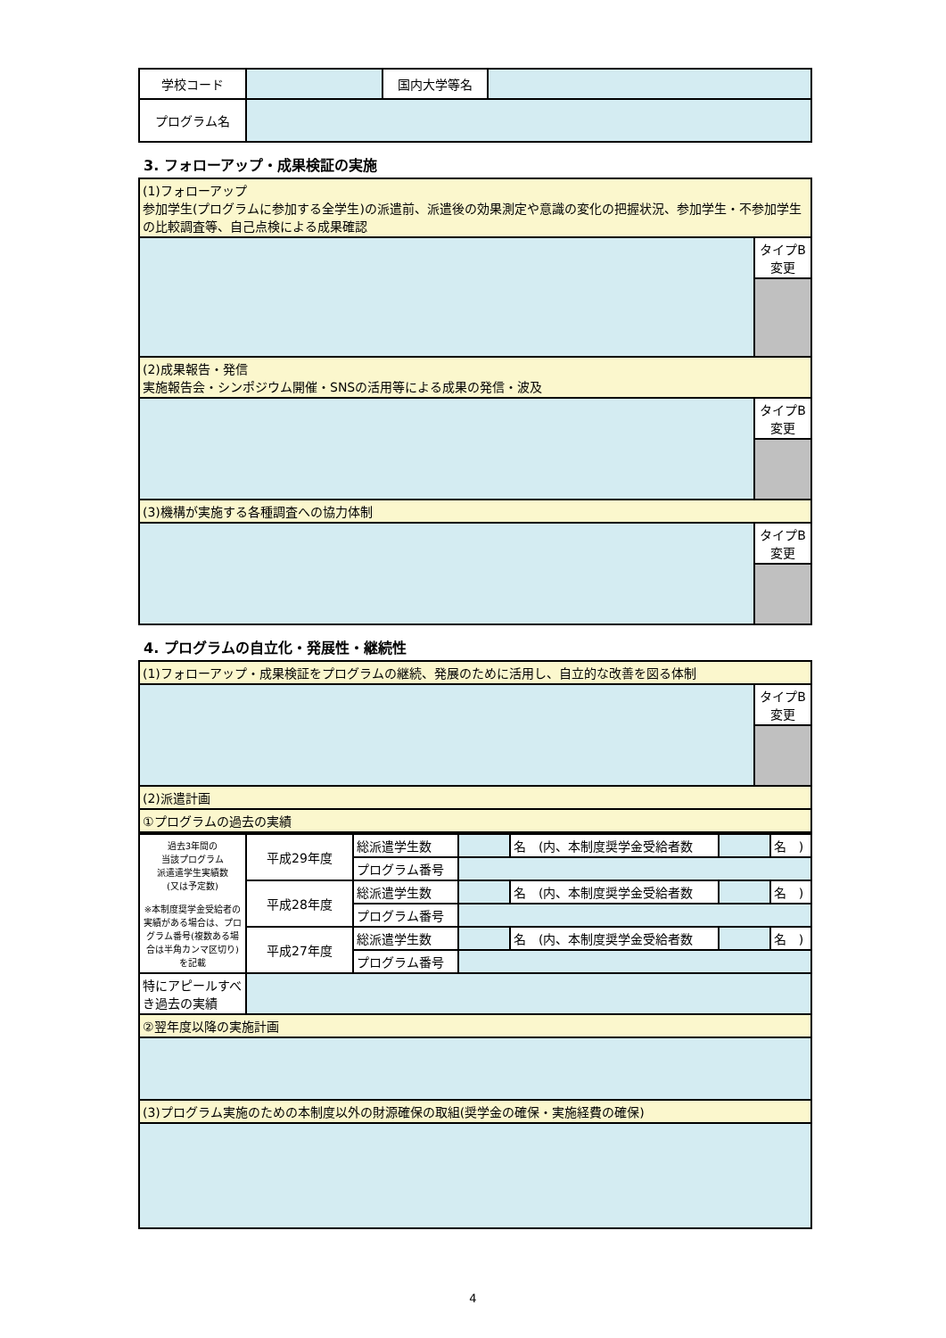| 学校コード | | 国内大学等名 | |
| プログラム名 | | | |
3. フォローアップ・成果検証の実施
| (1)フォローアップ 参加学生(プログラムに参加する全学生)の派遣前、派遣後の効果測定や意識の変化の把握状況、参加学生・不参加学生の比較調査等、自己点検による成果確認 | |
| | タイプB 変更 |
| (2)成果報告・発信 実施報告会・シンポジウム開催・SNSの活用等による成果の発信・波及 | |
| | タイプB 変更 |
| (3)機構が実施する各種調査への協力体制 | |
| | タイプB 変更 |
4. プログラムの自立化・発展性・継続性
| (1)フォローアップ・成果検証をプログラムの継続、発展のために活用し、自立的な改善を図る体制 | |
| | タイプB 変更 |
| (2)派遣計画 | |
| ①プログラムの過去の実績 | |
| 過去3年間の 当該プログラム 派遣遣学生実績数 (又は予定数) ※本制度奨学金受給者の実績がある場合は、プログラム番号(複数ある場合は半角カンマ区切り)を記載 | 平成29年度 | 総派遣学生数 | | 名 (内、本制度奨学金受給者数 | | 名 ) |
| | | プログラム番号 | | | | |
| | 平成28年度 | 総派遣学生数 | | 名 (内、本制度奨学金受給者数 | | 名 ) |
| | | プログラム番号 | | | | |
| | 平成27年度 | 総派遣学生数 | | 名 (内、本制度奨学金受給者数 | | 名 ) |
| | | プログラム番号 | | | | |
| 特にアピールすべき過去の実績 | | | | | | |
| ②翌年度以降の実施計画 | | | | | | |
| (3)プログラム実施のための本制度以外の財源確保の取組(奨学金の確保・実施経費の確保) | | | | | | |
4